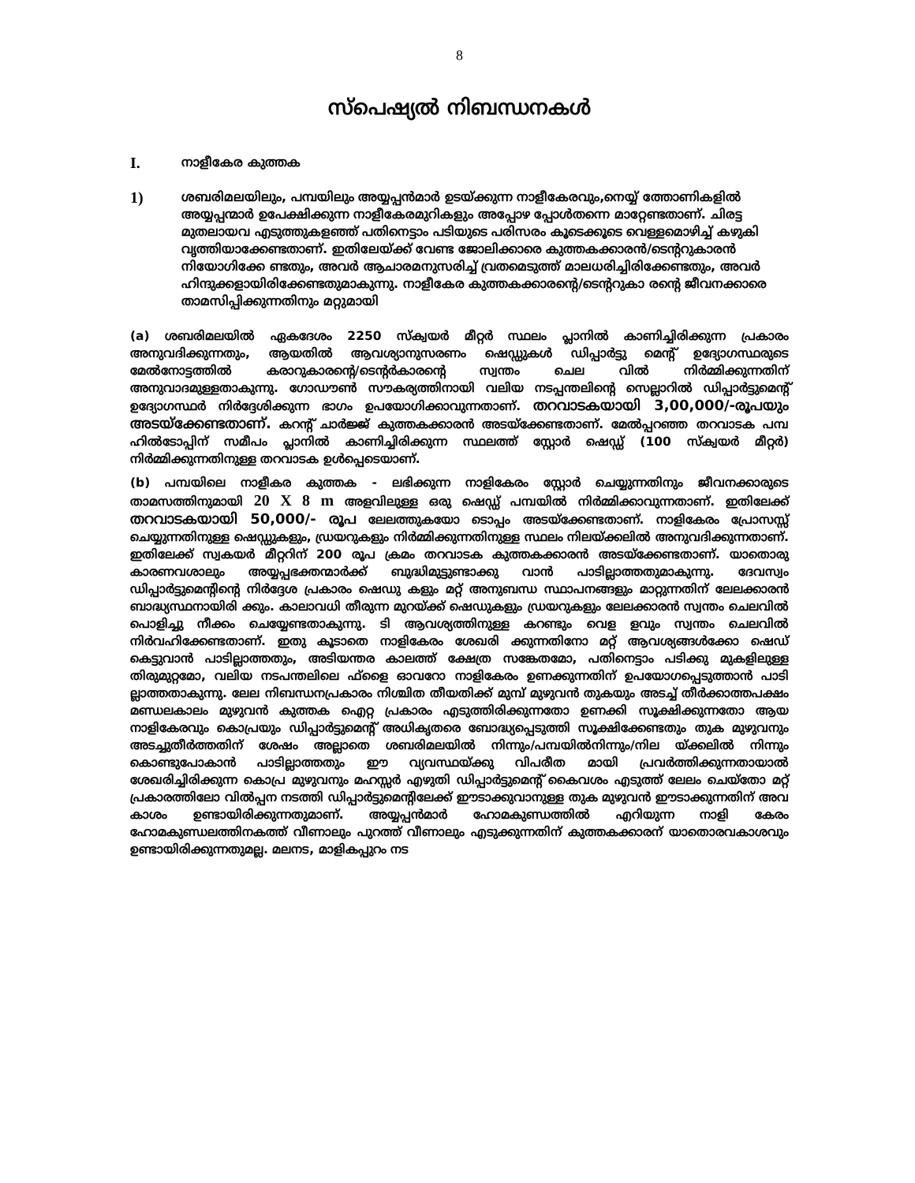8
സ്പെഷ്യൽ നിബന്ധനകൾ
I.
നാളീകേര കുത്തക
1)
ശബരിമലയിലും, പമ്പയിലും അയ്യപ്പൻമാർ ഉടയ്ക്കുന്ന നാളീകേരവും,നെയ്യ് ത്തോണികളിൽ അയ്യപ്പന്മാർ ഉപേക്ഷിക്കുന്ന നാളീകേരമുറികളും അപ്പോഴ പ്പോൾതന്നെ മാറ്റേണ്ടതാണ്. ചിരട്ട മുതലായവ എടുത്തുകളഞ്ഞ് പതിനെട്ടാം പടിയുടെ പരിസരം കൂടെക്കൂടെ വെള്ളമൊഴിച്ച് കഴുകി വൃത്തിയാക്കേണ്ടതാണ്. ഇതിലേയ്ക്ക് വേണ്ട ജോലിക്കാരെ കുത്തകക്കാരൻ/ടെന്ററുകാരൻ നിയോഗിക്കേ ണ്ടതും, അവർ ആചാരമനുസരിച്ച് വ്രതമെടുത്ത് മാലധരിച്ചിരിക്കേണ്ടതും, അവർ ഹിന്ദുക്കളായിരിക്കേണ്ടതുമാകുന്നു. നാളീകേര കുത്തകക്കാരന്റെ/ടെന്ററുകാ രന്റെ ജീവനക്കാരെ താമസിപ്പിക്കുന്നതിനും മറ്റുമായി
(a) ശബരിമലയിൽ ഏകദേശം 2250 സ്ക്വയർ മീറ്റർ സ്ഥലം പ്ലാനിൽ കാണിച്ചിരിക്കുന്ന പ്രകാരം അനുവദിക്കുന്നതും, ആയതിൽ ആവശ്യാനുസരണം ഷെഡ്ഡുകൾ ഡിപ്പാർട്ടു മെന്റ് ഉദ്യോഗസ്ഥരുടെ മേൽനോട്ടത്തിൽ കരാറുകാരന്റെ/ടെന്റർകാരന്റെ സ്വന്തം ചെല വിൽ നിർമ്മിക്കുന്നതിന് അനുവാദമുള്ളതാകുന്നു. ഗോഡൗൺ സൗകര്യത്തിനായി വലിയ നടപ്പന്തലിന്റെ സെല്ലാറിൽ ഡിപ്പാർട്ടുമെന്റ് ഉദ്യോഗസ്ഥർ നിർദ്ദേശിക്കുന്ന ഭാഗം ഉപയോഗിക്കാവുന്നതാണ്. തറവാടകയായി 3,00,000/-രൂപയും അടയ്ക്കേണ്ടതാണ്. കറന്റ് ചാർജ്ജ് കുത്തകക്കാരൻ അടയ്ക്കേണ്ടതാണ്. മേൽപ്പറഞ്ഞ തറവാടക പമ്പ ഹിൽടോപ്പിന് സമീപം പ്ലാനിൽ കാണിച്ചിരിക്കുന്ന സ്ഥലത്ത് സ്റ്റോർ ഷെഡ്ഡ് (100 സ്ക്വയർ മീറ്റർ) നിർമ്മിക്കുന്നതിനുള്ള തറവാടക ഉൾപ്പെടെയാണ്.
(b) പമ്പയിലെ നാളീകര കുത്തക - ലഭിക്കുന്ന നാളികേരം സ്റ്റോർ ചെയ്യുന്നതിനും ജീവനക്കാരുടെ താമസത്തിനുമായി 20 X 8 m അളവിലുള്ള ഒരു ഷെഡ്ഡ് പമ്പയിൽ നിർമ്മിക്കാവുന്നതാണ്. ഇതിലേക്ക് തറവാടകയായി 50,000/- രൂപ ലേലത്തുകയോ ടൊപ്പം അടയ്ക്കേണ്ടതാണ്. നാളികേരം പ്രോസസ്സ് ചെയ്യുന്നതിനുള്ള ഷെഡ്ഡുകളും, ഡ്രയറുകളും നിർമ്മിക്കുന്നതിനുള്ള സ്ഥലം നിലയ്ക്കലിൽ അനുവദിക്കുന്നതാണ്. ഇതിലേക്ക് സ്വകയർ മീറ്ററിന് 200 രൂപ ക്രമം തറവാടക കുത്തകക്കാരൻ അടയ്ക്കേണ്ടതാണ്. യാതൊരു കാരണവശാലും അയ്യപ്പഭക്തന്മാർക്ക് ബുദ്ധിമുട്ടുണ്ടാക്കു വാൻ പാടില്ലാത്തതുമാകുന്നു. ദേവസ്വം ഡിപ്പാർട്ടുമെന്റിന്റെ നിർദ്ദേശ പ്രകാരം ഷെഡു കളും മറ്റ് അനുബന്ധ സ്ഥാപനങ്ങളും മാറ്റുന്നതിന് ലേലക്കാരൻ ബാദ്ധ്യസ്ഥനായിരി ക്കും. കാലാവധി തീരുന്ന മുറയ്ക്ക് ഷെഡുകളും ഡ്രയറുകളും ലേലക്കാരൻ സ്വന്തം ചെലവിൽ പൊളിച്ചു നീക്കം ചെയ്യേണ്ടതാകുന്നു. ടി ആവശ്യത്തിനുള്ള കറണ്ടും വെള ളവും സ്വന്തം ചെലവിൽ നിർവഹിക്കേണ്ടതാണ്. ഇതു കൂടാതെ നാളികേരം ശേഖരി ക്കുന്നതിനോ മറ്റ് ആവശ്യങ്ങൾക്കോ ഷെഡ് കെട്ടുവാൻ പാടില്ലാത്തതും, അടിയന്തര കാലത്ത് ക്ഷേത്ര സങ്കേതമോ, പതിനെട്ടാം പടിക്കു മുകളിലുള്ള തിരുമുറ്റമോ, വലിയ നടപന്തലിലെ ഫ്ളൈ ഓവറോ നാളികേരം ഉണക്കുന്നതിന് ഉപയോഗപ്പെടുത്താൻ പാടി ല്ലാത്തതാകുന്നു. ലേല നിബന്ധനപ്രകാരം നിശ്ചിത തീയതിക്ക് മുമ്പ് മുഴുവൻ തുകയും അടച്ച് തീർക്കാത്തപക്ഷം മണ്ഡലകാലം മുഴുവൻ കുത്തക ഐറ്റ പ്രകാരം എടുത്തിരിക്കുന്നതോ ഉണക്കി സൂക്ഷിക്കുന്നതോ ആയ നാളികേരവും കൊപ്രയും ഡിപ്പാർട്ടുമെന്റ് അധികൃതരെ ബോദ്ധ്യപ്പെടുത്തി സൂക്ഷിക്കേണ്ടതും തുക മുഴുവനും അടച്ചുതീർത്തതിന് ശേഷം അല്ലാതെ ശബരിമലയിൽ നിന്നും/പമ്പയിൽനിന്നും/നില യ്ക്കലിൽ നിന്നും കൊണ്ടുപോകാൻ പാടില്ലാത്തതും ഈ വ്യവസ്ഥയ്ക്കു വിപരീത മായി പ്രവർത്തിക്കുന്നതായാൽ ശേഖരിച്ചിരിക്കുന്ന കൊപ്ര മുഴുവനും മഹസ്സർ എഴുതി ഡിപ്പാർട്ടുമെന്റ് കൈവശം എടുത്ത് ലേലം ചെയ്തോ മറ്റ് പ്രകാരത്തിലോ വിൽപ്പന നടത്തി ഡിപ്പാർട്ടുമെന്റിലേക്ക് ഈടാക്കുവാനുള്ള തുക മുഴുവൻ ഈടാക്കുന്നതിന് അവ കാശം ഉണ്ടായിരിക്കുന്നതുമാണ്. അയ്യപ്പൻമാർ ഹോമകുണ്ഡത്തിൽ എറിയുന്ന നാളി കേരം ഹോമകുണ്ഡലത്തിനകത്ത് വീണാലും പുറത്ത് വീണാലും എടുക്കുന്നതിന് കുത്തകക്കാരന് യാതൊരവകാശവും ഉണ്ടായിരിക്കുന്നതുമല്ല. മലനട, മാളികപ്പുറം നട